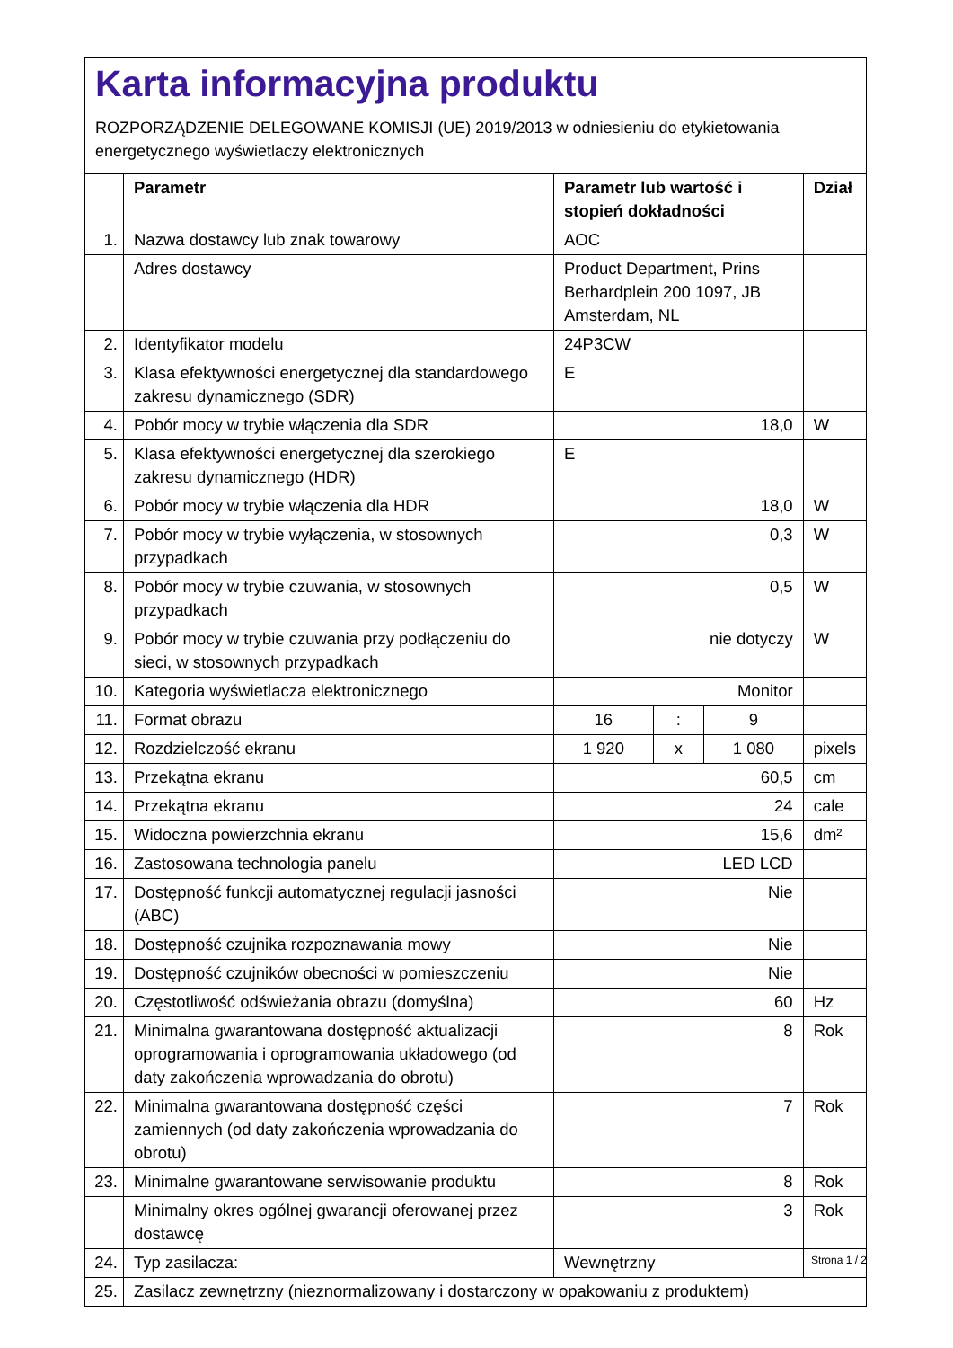Karta informacyjna produktu
ROZPORZĄDZENIE DELEGOWANE KOMISJI (UE) 2019/2013 w odniesieniu do etykietowania energetycznego wyświetlaczy elektronicznych
| | Parametr | Parametr lub wartość i stopień dokładności | | | Dział |
| --- | --- | --- | --- | --- | --- |
| 1. | Nazwa dostawcy lub znak towarowy | AOC | | | |
| | Adres dostawcy | Product Department, Prins Berhardplein 200 1097, JB Amsterdam, NL | | | |
| 2. | Identyfikator modelu | 24P3CW | | | |
| 3. | Klasa efektywności energetycznej dla standardowego zakresu dynamicznego (SDR) | E | | | |
| 4. | Pobór mocy w trybie włączenia dla SDR | 18,0 | | | W |
| 5. | Klasa efektywności energetycznej dla szerokiego zakresu dynamicznego (HDR) | E | | | |
| 6. | Pobór mocy w trybie włączenia dla HDR | 18,0 | | | W |
| 7. | Pobór mocy w trybie wyłączenia, w stosownych przypadkach | 0,3 | | | W |
| 8. | Pobór mocy w trybie czuwania, w stosownych przypadkach | 0,5 | | | W |
| 9. | Pobór mocy w trybie czuwania przy podłączeniu do sieci, w stosownych przypadkach | nie dotyczy | | | W |
| 10. | Kategoria wyświetlacza elektronicznego | Monitor | | | |
| 11. | Format obrazu | 16 | : | 9 | |
| 12. | Rozdzielczość ekranu | 1 920 | x | 1 080 | pixels |
| 13. | Przekątna ekranu | 60,5 | | | cm |
| 14. | Przekątna ekranu | 24 | | | cale |
| 15. | Widoczna powierzchnia ekranu | 15,6 | | | dm² |
| 16. | Zastosowana technologia panelu | LED LCD | | | |
| 17. | Dostępność funkcji automatycznej regulacji jasności (ABC) | Nie | | | |
| 18. | Dostępność czujnika rozpoznawania mowy | Nie | | | |
| 19. | Dostępność czujników obecności w pomieszczeniu | Nie | | | |
| 20. | Częstotliwość odświeżania obrazu (domyślna) | 60 | | | Hz |
| 21. | Minimalna gwarantowana dostępność aktualizacji oprogramowania i oprogramowania układowego (od daty zakończenia wprowadzania do obrotu) | 8 | | | Rok |
| 22. | Minimalna gwarantowana dostępność części zamiennych (od daty zakończenia wprowadzania do obrotu) | 7 | | | Rok |
| 23. | Minimalne gwarantowane serwisowanie produktu | 8 | | | Rok |
| | Minimalny okres ogólnej gwarancji oferowanej przez dostawcę | 3 | | | Rok |
| 24. | Typ zasilacza: | Wewnętrzny | | | |
| 25. | Zasilacz zewnętrzny (nieznormalizowany i dostarczony w opakowaniu z produktem) | | | | |
Strona 1 / 2